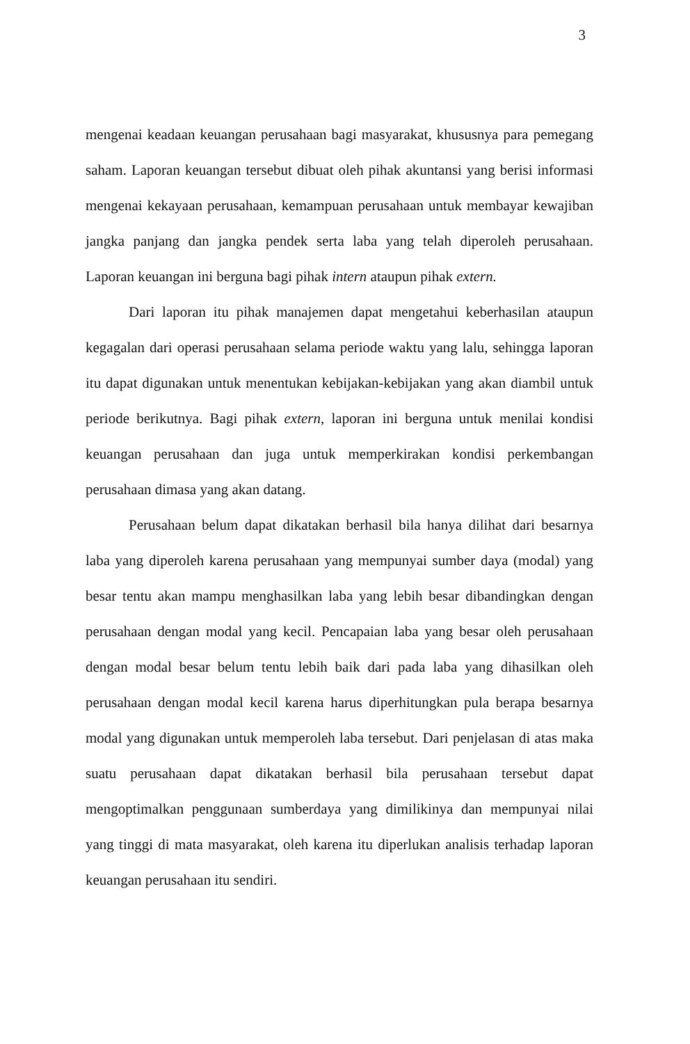3
mengenai keadaan keuangan perusahaan bagi masyarakat, khususnya para pemegang saham. Laporan keuangan tersebut dibuat oleh pihak akuntansi yang berisi informasi mengenai kekayaan perusahaan, kemampuan perusahaan untuk membayar kewajiban jangka panjang dan jangka pendek serta laba yang telah diperoleh perusahaan. Laporan keuangan ini berguna bagi pihak intern ataupun pihak extern.
Dari laporan itu pihak manajemen dapat mengetahui keberhasilan ataupun kegagalan dari operasi perusahaan selama periode waktu yang lalu, sehingga laporan itu dapat digunakan untuk menentukan kebijakan-kebijakan yang akan diambil untuk periode berikutnya. Bagi pihak extern, laporan ini berguna untuk menilai kondisi keuangan perusahaan dan juga untuk memperkirakan kondisi perkembangan perusahaan dimasa yang akan datang.
Perusahaan belum dapat dikatakan berhasil bila hanya dilihat dari besarnya laba yang diperoleh karena perusahaan yang mempunyai sumber daya (modal) yang besar tentu akan mampu menghasilkan laba yang lebih besar dibandingkan dengan perusahaan dengan modal yang kecil. Pencapaian laba yang besar oleh perusahaan dengan modal besar belum tentu lebih baik dari pada laba yang dihasilkan oleh perusahaan dengan modal kecil karena harus diperhitungkan pula berapa besarnya modal yang digunakan untuk memperoleh laba tersebut. Dari penjelasan di atas maka suatu perusahaan dapat dikatakan berhasil bila perusahaan tersebut dapat mengoptimalkan penggunaan sumberdaya yang dimilikinya dan mempunyai nilai yang tinggi di mata masyarakat, oleh karena itu diperlukan analisis terhadap laporan keuangan perusahaan itu sendiri.